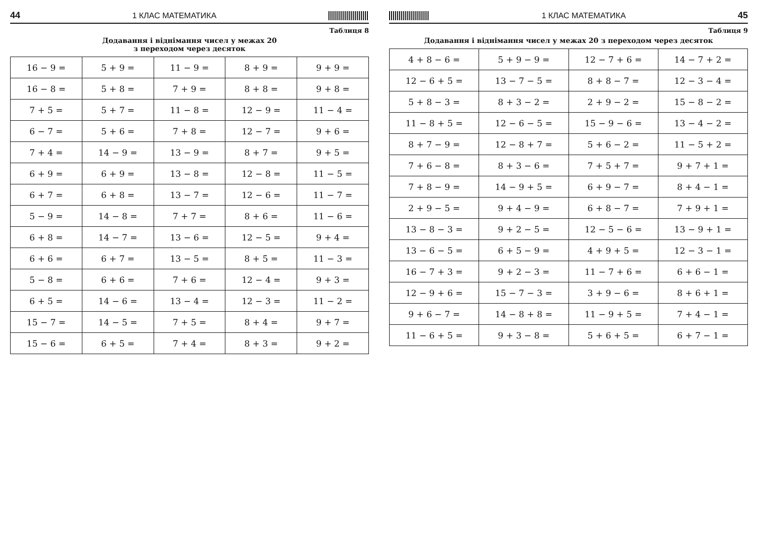44 1 КЛАС МАТЕМАТИКА
Таблиця 8
Додавання і віднімання чисел у межах 20
з переходом через десяток
| 16 − 9 = | 5 + 9 = | 11 − 9 = | 8 + 9 = | 9 + 9 = |
| 16 − 8 = | 5 + 8 = | 7 + 9 = | 8 + 8 = | 9 + 8 = |
| 7 + 5 = | 5 + 7 = | 11 − 8 = | 12 − 9 = | 11 − 4 = |
| 6 − 7 = | 5 + 6 = | 7 + 8 = | 12 − 7 = | 9 + 6 = |
| 7 + 4 = | 14 − 9 = | 13 − 9 = | 8 + 7 = | 9 + 5 = |
| 6 + 9 = | 6 + 9 = | 13 − 8 = | 12 − 8 = | 11 − 5 = |
| 6 + 7 = | 6 + 8 = | 13 − 7 = | 12 − 6 = | 11 − 7 = |
| 5 − 9 = | 14 − 8 = | 7 + 7 = | 8 + 6 = | 11 − 6 = |
| 6 + 8 = | 14 − 7 = | 13 − 6 = | 12 − 5 = | 9 + 4 = |
| 6 + 6 = | 6 + 7 = | 13 − 5 = | 8 + 5 = | 11 − 3 = |
| 5 − 8 = | 6 + 6 = | 7 + 6 = | 12 − 4 = | 9 + 3 = |
| 6 + 5 = | 14 − 6 = | 13 − 4 = | 12 − 3 = | 11 − 2 = |
| 15 − 7 = | 14 − 5 = | 7 + 5 = | 8 + 4 = | 9 + 7 = |
| 15 − 6 = | 6 + 5 = | 7 + 4 = | 8 + 3 = | 9 + 2 = |
1 КЛАС МАТЕМАТИКА 45
Таблиця 9
Додавання і віднімання чисел у межах 20 з переходом через десяток
| 4 + 8 − 6 = | 5 + 9 − 9 = | 12 − 7 + 6 = | 14 − 7 + 2 = |
| 12 − 6 + 5 = | 13 − 7 − 5 = | 8 + 8 − 7 = | 12 − 3 − 4 = |
| 5 + 8 − 3 = | 8 + 3 − 2 = | 2 + 9 − 2 = | 15 − 8 − 2 = |
| 11 − 8 + 5 = | 12 − 6 − 5 = | 15 − 9 − 6 = | 13 − 4 − 2 = |
| 8 + 7 − 9 = | 12 − 8 + 7 = | 5 + 6 − 2 = | 11 − 5 + 2 = |
| 7 + 6 − 8 = | 8 + 3 − 6 = | 7 + 5 + 7 = | 9 + 7 + 1 = |
| 7 + 8 − 9 = | 14 − 9 + 5 = | 6 + 9 − 7 = | 8 + 4 − 1 = |
| 2 + 9 − 5 = | 9 + 4 − 9 = | 6 + 8 − 7 = | 7 + 9 + 1 = |
| 13 − 8 − 3 = | 9 + 2 − 5 = | 12 − 5 − 6 = | 13 − 9 + 1 = |
| 13 − 6 − 5 = | 6 + 5 − 9 = | 4 + 9 + 5 = | 12 − 3 − 1 = |
| 16 − 7 + 3 = | 9 + 2 − 3 = | 11 − 7 + 6 = | 6 + 6 − 1 = |
| 12 − 9 + 6 = | 15 − 7 − 3 = | 3 + 9 − 6 = | 8 + 6 + 1 = |
| 9 + 6 − 7 = | 14 − 8 + 8 = | 11 − 9 + 5 = | 7 + 4 − 1 = |
| 11 − 6 + 5 = | 9 + 3 − 8 = | 5 + 6 + 5 = | 6 + 7 − 1 = |